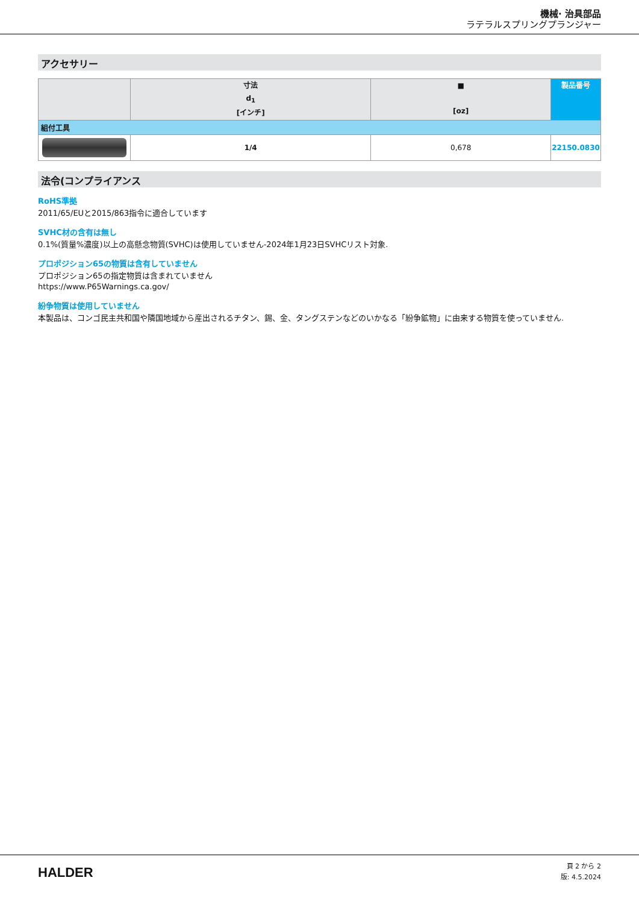機械· 治具部品
ラテラルスプリングプランジャー
アクセサリー
| | 寸法 d<sub>1</sub> [インチ] | ■ [oz] | 製品番号 |
| --- | --- | --- | --- |
| 組付工具 | | | |
| | 1/4 | 0,678 | 22150.0830 |
法令(コンプライアンス
RoHS準拠
2011/65/EUと2015/863指令に適合しています
SVHC材の含有は無し
0.1%(質量%濃度)以上の高懸念物質(SVHC)は使用していません-2024年1月23日SVHCリスト対象.
プロポジション65の物質は含有していません
プロポジション65の指定物質は含まれていません
https://www.P65Warnings.ca.gov/
紛争物質は使用していません
本製品は、コンゴ民主共和国や隣国地域から産出されるチタン、錫、金、タングステンなどのいかなる「紛争鉱物」に由来する物質を使っていません.
HALDER
頁 2 から 2
版: 4.5.2024